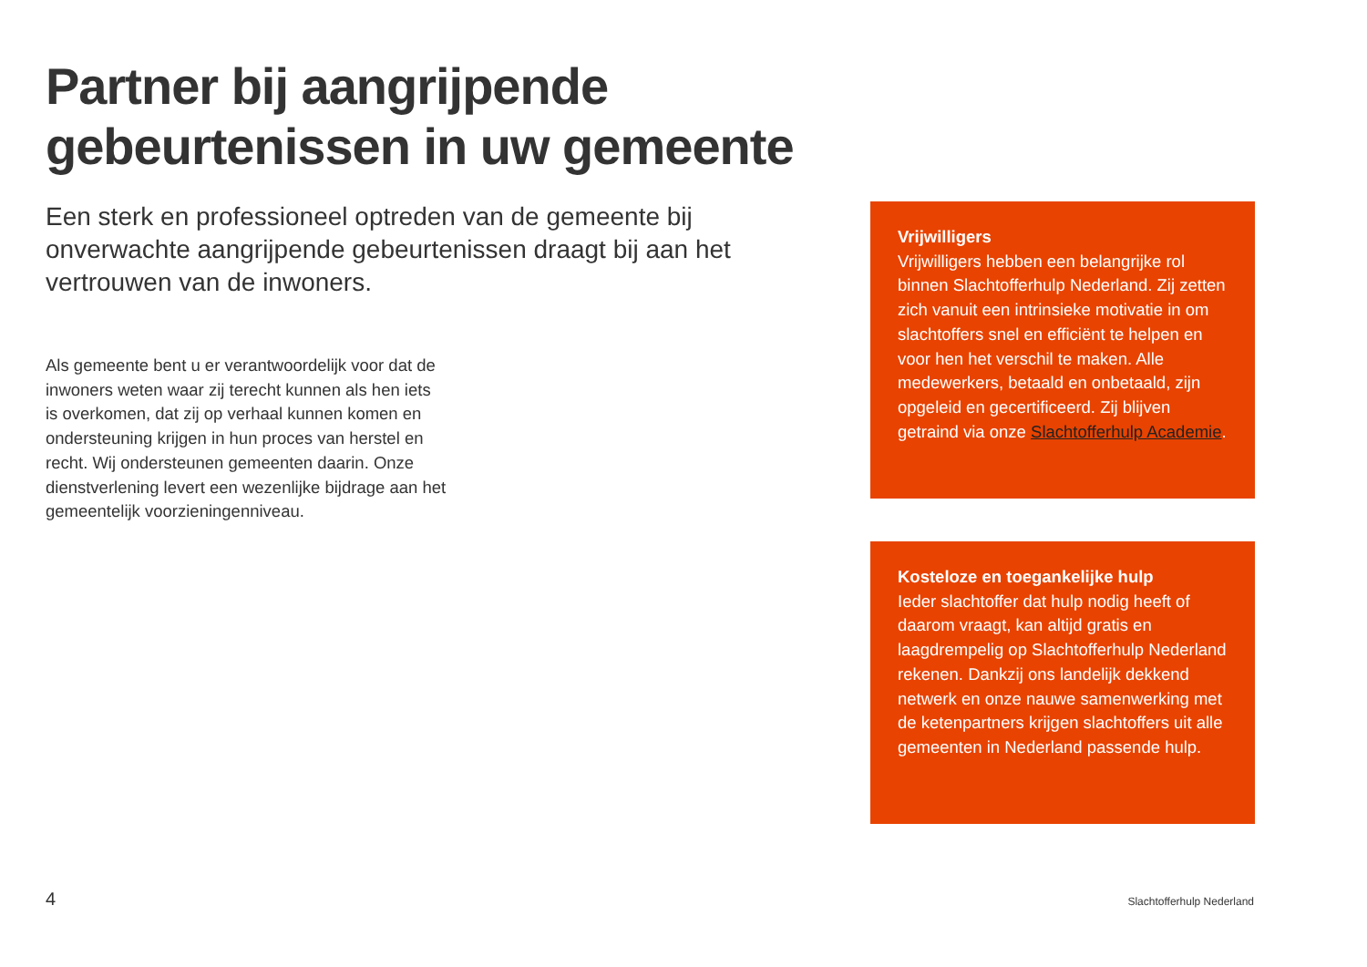Partner bij aangrijpende
gebeurtenissen in uw gemeente
Een sterk en professioneel optreden van de gemeente bij onverwachte aangrijpende gebeurtenissen draagt bij aan het vertrouwen van de inwoners.
Als gemeente bent u er verantwoordelijk voor dat de inwoners weten waar zij terecht kunnen als hen iets is overkomen, dat zij op verhaal kunnen komen en ondersteuning krijgen in hun proces van herstel en recht. Wij ondersteunen gemeenten daarin. Onze dienstverlening levert een wezenlijke bijdrage aan het gemeentelijk voorzieningenniveau.
Vrijwilligers
Vrijwilligers hebben een belangrijke rol binnen Slachtofferhulp Nederland. Zij zetten zich vanuit een intrinsieke motivatie in om slachtoffers snel en efficiënt te helpen en voor hen het verschil te maken. Alle medewerkers, betaald en onbetaald, zijn opgeleid en gecertificeerd. Zij blijven getraind via onze Slachtofferhulp Academie.
Kosteloze en toegankelijke hulp
Ieder slachtoffer dat hulp nodig heeft of daarom vraagt, kan altijd gratis en laagdrempelig op Slachtofferhulp Nederland rekenen. Dankzij ons landelijk dekkend netwerk en onze nauwe samenwerking met de ketenpartners krijgen slachtoffers uit alle gemeenten in Nederland passende hulp.
4 Slachtofferhulp Nederland